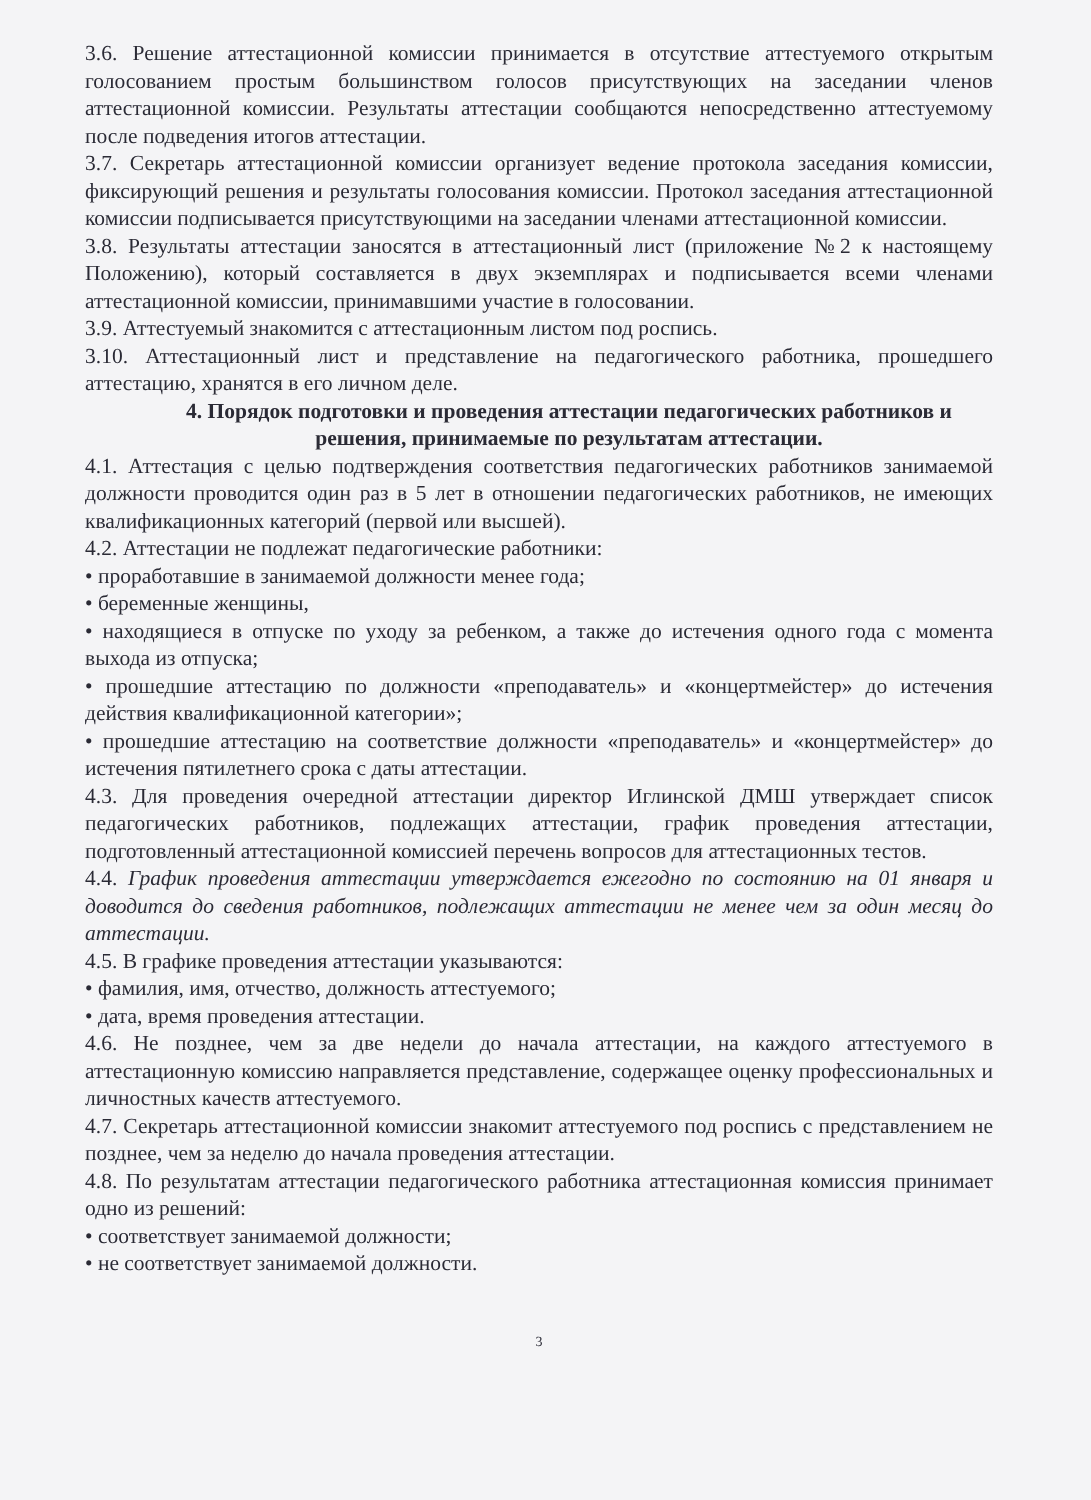3.6. Решение аттестационной комиссии принимается в отсутствие аттестуемого открытым голосованием простым большинством голосов присутствующих на заседании членов аттестационной комиссии. Результаты аттестации сообщаются непосредственно аттестуемому после подведения итогов аттестации.
3.7. Секретарь аттестационной комиссии организует ведение протокола заседания комиссии, фиксирующий решения и результаты голосования комиссии. Протокол заседания аттестационной комиссии подписывается присутствующими на заседании членами аттестационной комиссии.
3.8. Результаты аттестации заносятся в аттестационный лист (приложение №2 к настоящему Положению), который составляется в двух экземплярах и подписывается всеми членами аттестационной комиссии, принимавшими участие в голосовании.
3.9. Аттестуемый знакомится с аттестационным листом под роспись.
3.10. Аттестационный лист и представление на педагогического работника, прошедшего аттестацию, хранятся в его личном деле.
4. Порядок подготовки и проведения аттестации педагогических работников и решения, принимаемые по результатам аттестации.
4.1. Аттестация с целью подтверждения соответствия педагогических работников занимаемой должности проводится один раз в 5 лет в отношении педагогических работников, не имеющих квалификационных категорий (первой или высшей).
4.2. Аттестации не подлежат педагогические работники:
• проработавшие в занимаемой должности менее года;
• беременные женщины,
• находящиеся в отпуске по уходу за ребенком, а также до истечения одного года с момента выхода из отпуска;
• прошедшие аттестацию по должности «преподаватель» и «концертмейстер» до истечения действия квалификационной категории»;
• прошедшие аттестацию на соответствие должности «преподаватель» и «концертмейстер» до истечения пятилетнего срока с даты аттестации.
4.3. Для проведения очередной аттестации директор Иглинской ДМШ утверждает список педагогических работников, подлежащих аттестации, график проведения аттестации, подготовленный аттестационной комиссией перечень вопросов для аттестационных тестов.
4.4. График проведения аттестации утверждается ежегодно по состоянию на 01 января и доводится до сведения работников, подлежащих аттестации не менее чем за один месяц до аттестации.
4.5. В графике проведения аттестации указываются:
• фамилия, имя, отчество, должность аттестуемого;
• дата, время проведения аттестации.
4.6. Не позднее, чем за две недели до начала аттестации, на каждого аттестуемого в аттестационную комиссию направляется представление, содержащее оценку профессиональных и личностных качеств аттестуемого.
4.7. Секретарь аттестационной комиссии знакомит аттестуемого под роспись с представлением не позднее, чем за неделю до начала проведения аттестации.
4.8. По результатам аттестации педагогического работника аттестационная комиссия принимает одно из решений:
• соответствует занимаемой должности;
• не соответствует занимаемой должности.
3